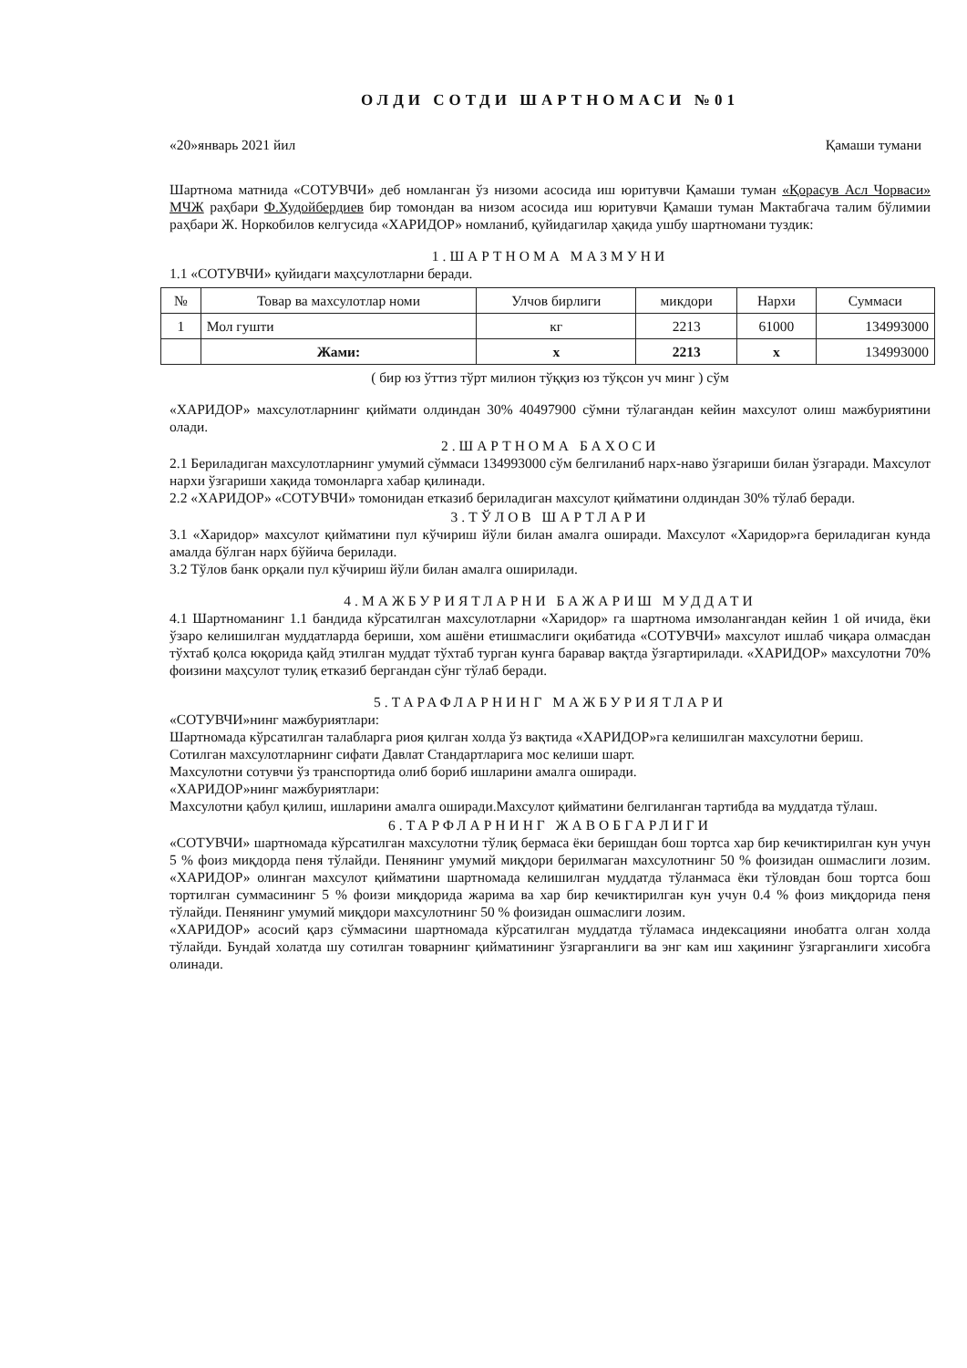ОЛДИ СОТДИ ШАРТНОМАСИ №01
«20»январь 2021 йил Қамаши тумани
Шартнома матнида «СОТУВЧИ» деб номланган ўз низоми асосида иш юритувчи Қамаши туман «Қорасув Асл Чорваси» МЧЖ раҳбари Ф.Худойбердиев бир томондан ва низом асосида иш юритувчи Қамаши туман Мактабгача талим бўлимии раҳбари Ж. Норкобилов келгусида «ХАРИДОР» номланиб, қуйидагилар ҳақида ушбу шартномани туздик:
1.ШАРТНОМА МАЗМУНИ
1.1 «СОТУВЧИ» қуйидаги маҳсулотларни беради.
| № | Товар ва махсулотлар номи | Улчов бирлиги | микдори | Нархи | Суммаси |
| --- | --- | --- | --- | --- | --- |
| 1 | Мол гушти | кг | 2213 | 61000 | 134993000 |
| | Жами: | х | 2213 | х | 134993000 |
( бир юз ўттиз тўрт милион тўққиз юз тўқсон уч минг ) сўм
«ХАРИДОР» махсулотларнинг қиймати олдиндан 30% 40497900 сўмни тўлагандан кейин махсулот олиш мажбуриятини олади.
2.ШАРТНОМА БАХОСИ
2.1 Бериладиган махсулотларнинг умумий сўммаси 134993000 сўм белгиланиб нарх-наво ўзгариши билан ўзгаради. Махсулот нархи ўзгариши хақида томонларга хабар қилинади.
2.2 «ХАРИДОР» «СОТУВЧИ» томонидан етказиб бериладиган махсулот қийматини олдиндан 30% тўлаб беради.
3.ТЎЛОВ ШАРТЛАРИ
3.1 «Харидор» махсулот қийматини пул кўчириш йўли билан амалга оширади. Махсулот «Харидор»га бериладиган кунда амалда бўлган нарх бўйича берилади.
3.2 Тўлов банк орқали пул кўчириш йўли билан амалга оширилади.
4.МАЖБУРИЯТЛАРНИ БАЖАРИШ МУДДАТИ
4.1 Шартноманинг 1.1 бандида кўрсатилган махсулотларни «Харидор» га шартнома имзолангандан кейин 1 ой ичида, ёки ўзаро келишилган муддатларда бериши, хом ашёни етишмаслиги оқибатида «СОТУВЧИ» махсулот ишлаб чиқара олмасдан тўхтаб қолса юқорида қайд этилган муддат тўхтаб турган кунга баравар вақтда ўзгартирилади. «ХАРИДОР» махсулотни 70% фоизини маҳсулот тулиқ етказиб бергандан сўнг тўлаб беради.
5.ТАРАФЛАРНИНГ МАЖБУРИЯТЛАРИ
«СОТУВЧИ»нинг мажбуриятлари:
Шартномада кўрсатилган талабларга риоя қилган холда ўз вақтида «ХАРИДОР»га келишилган махсулотни бериш.
Сотилган махсулотларнинг сифати Давлат Стандартларига мос келиши шарт.
Махсулотни сотувчи ўз транспортида олиб бориб ишларини амалга оширади.
«ХАРИДОР»нинг мажбуриятлари:
Махсулотни қабул қилиш, ишларини амалга оширади.Махсулот қийматини белгиланган тартибда ва муддатда тўлаш.
6.ТАРФЛАРНИНГ ЖАВОБГАРЛИГИ
«СОТУВЧИ» шартномада кўрсатилган махсулотни тўлиқ бермаса ёки беришдан бош тортса хар бир кечиктирилган кун учун 5 % фоиз миқдорда пеня тўлайди. Пенянинг умумий миқдори берилмаган махсулотнинг 50 % фоизидан ошмаслиги лозим. «ХАРИДОР» олинган махсулот қийматини шартномада келишилган муддатда тўланмаса ёки тўловдан бош тортса бош тортилган суммасининг 5 % фоизи миқдорида жарима ва хар бир кечиктирилган кун учун 0.4 % фоиз миқдорида пеня тўлайди. Пенянинг умумий миқдори махсулотнинг 50 % фоизидан ошмаслиги лозим.
«ХАРИДОР» асосий қарз сўммасини шартномада кўрсатилган муддатда тўламаса индексацияни инобатга олган холда тўлайди. Бундай холатда шу сотилган товарнинг қийматининг ўзгарганлиги ва энг кам иш хақининг ўзгарганлиги хисобга олинади.